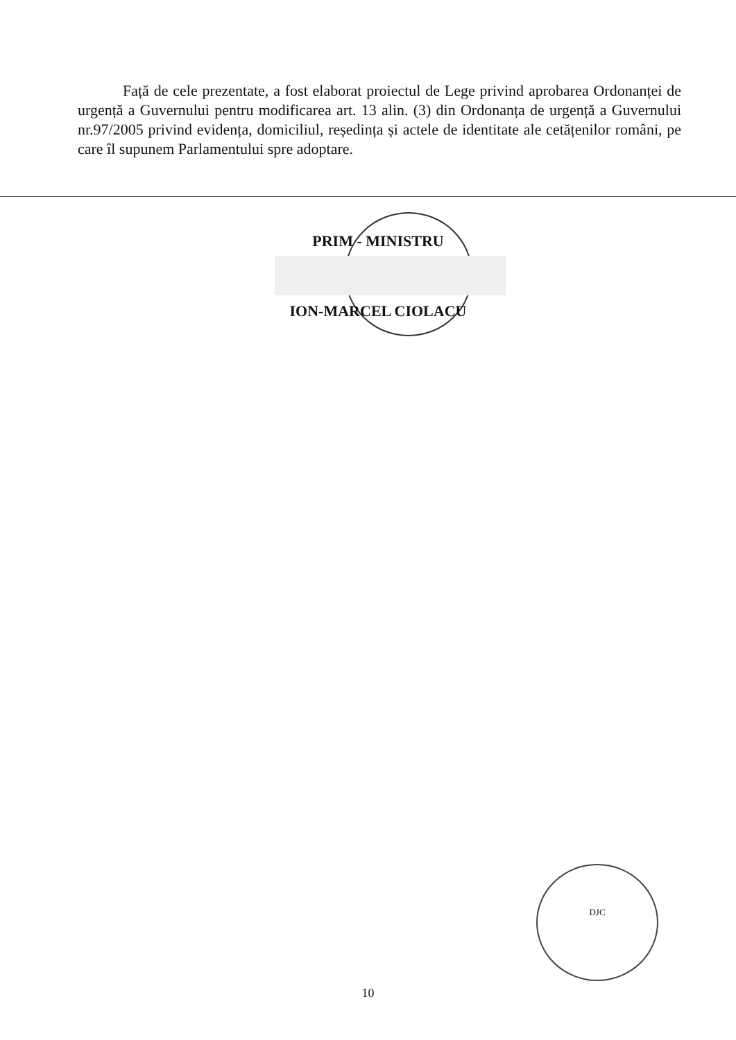Față de cele prezentate, a fost elaborat proiectul de Lege privind aprobarea Ordonanței de urgență a Guvernului pentru modificarea art. 13 alin. (3) din Ordonanța de urgență a Guvernului nr.97/2005 privind evidența, domiciliul, reședința și actele de identitate ale cetățenilor români, pe care îl supunem Parlamentului spre adoptare.
PRIM - MINISTRU
ION-MARCEL CIOLACU
DJC
10